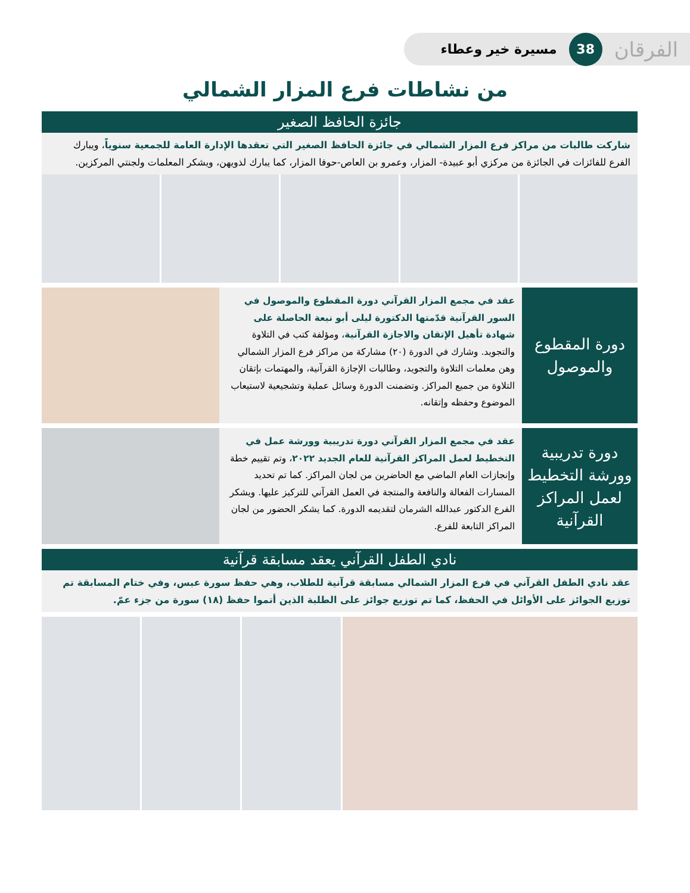الفرقان 38 مسيرة خير وعطاء
من نشاطات فرع المزار الشمالي
جائزة الحافظ الصغير
شاركت طالبات من مراكز فرع المزار الشمالي في جائزة الحافظ الصغير التي تعقدها الإدارة العامة للجمعية سنوياً، ويبارك الفرع للفائزات في الجائزة من مركزي أبو عبيدة- المزار، وعمرو بن العاص-حوفا المزار، كما يبارك لذويهن، ويشكر المعلمات ولجنتي المركزين.
دورة المقطوع
والموصول
عقد في مجمع المزار القرآني دورة المقطوع والموصول في السور القرآنية قدّمتها الدكتورة ليلى أبو نبعة الحاصلة على شهادة تأهيل الإتقان والاجازة القرآنية، ومؤلفة كتب في التلاوة والتجويد. وشارك في الدورة (٢٠) مشاركة من مراكز فرع المزار الشمالي وهن معلمات التلاوة والتجويد، وطالبات الإجازة القرآنية، والمهتمات بإتقان التلاوة من جميع المراكز. وتضمنت الدورة وسائل عملية وتشجيعية لاستيعاب الموضوع وحفظه وإتقانه.
دورة تدريبية
وورشة التخطيط
لعمل المراكز
القرآنية
عقد في مجمع المزار القرآني دورة تدريبية وورشة عمل في التخطيط لعمل المراكز القرآنية للعام الجديد ٢٠٢٢، وتم تقييم خطة وإنجازات العام الماضي مع الحاضرين من لجان المراكز. كما تم تحديد المسارات الفعالة والنافعة والمنتجة في العمل القرآني للتركيز عليها. ويشكر الفرع الدكتور عبدالله الشرمان لتقديمه الدورة. كما يشكر الحضور من لجان المراكز التابعة للفرع.
نادي الطفل القرآني يعقد مسابقة قرآنية
عقد نادي الطفل القرآني في فرع المزار الشمالي مسابقة قرآنية للطلاب، وهي حفظ سورة عبس، وفي ختام المسابقة تم توزيع الجوائز على الأوائل في الحفظ، كما تم توزيع جوائز على الطلبة الذين أتموا حفظ (١٨) سورة من جزء عمّ.